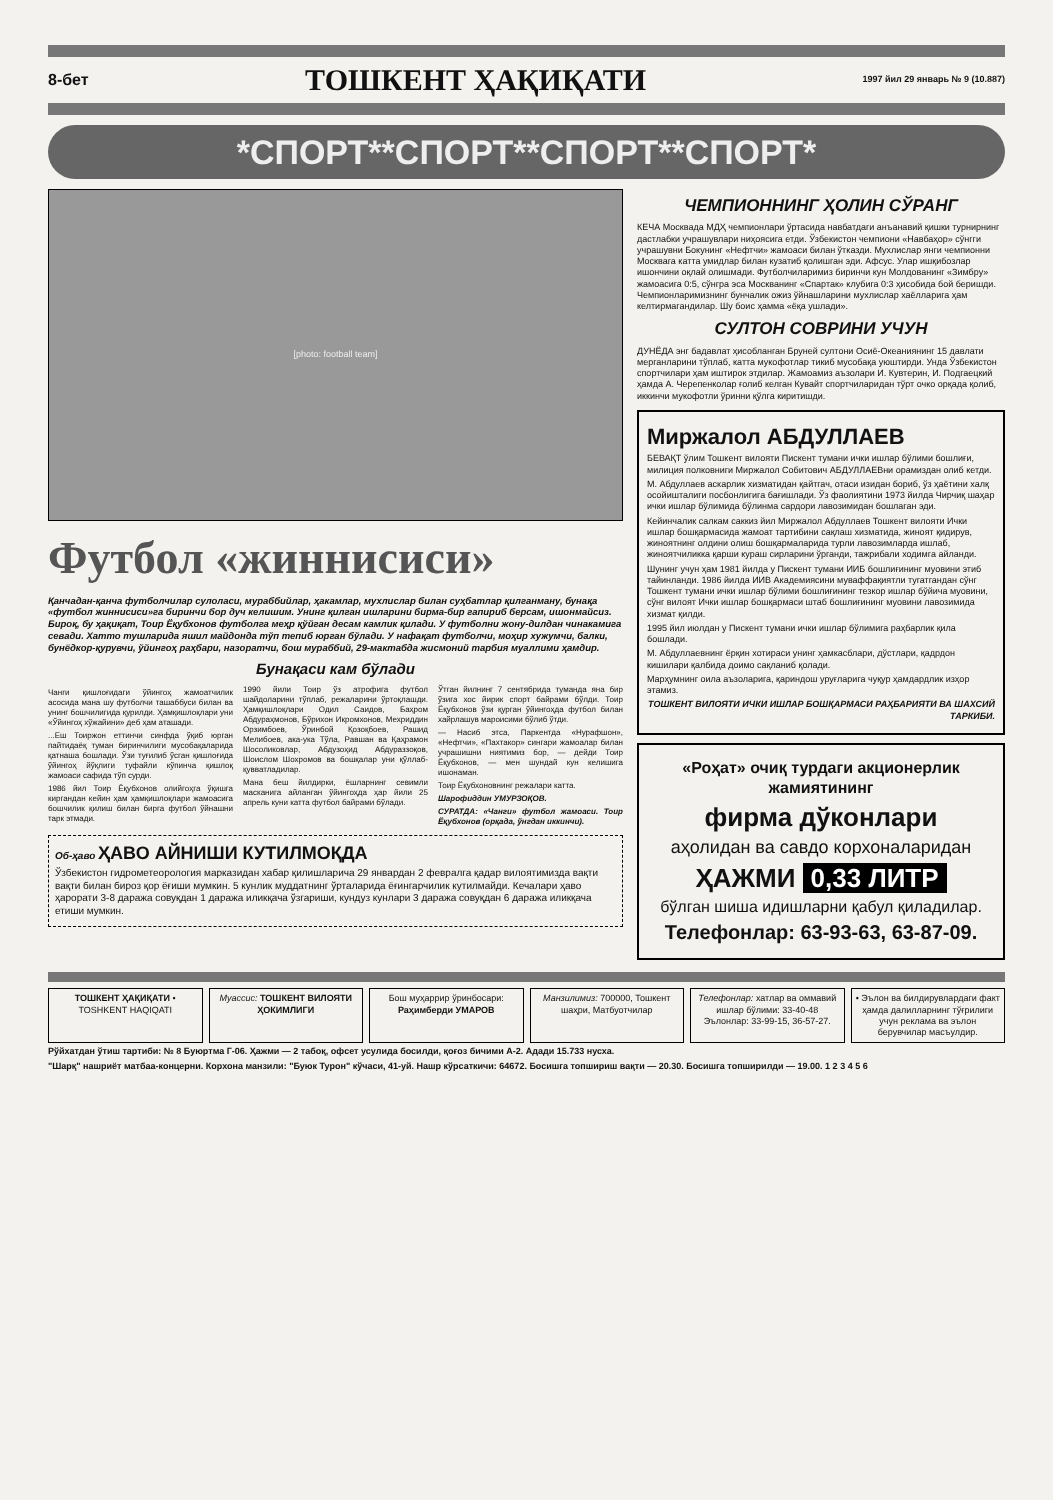8-бет ТОШКЕНТ ҲАҚИҚАТИ 1997 йил 29 январь № 9 (10.887)
*СПОРТ**СПОРТ**СПОРТ**СПОРТ*
[photo: football team]
Футбол «жиннисиси»
Қанчадан-қанча футболчилар сулоласи, мураббийлар, ҳакамлар, мухлислар билан суҳбатлар қилганману, бунақа «футбол жиннисиси»га биринчи бор дуч келишим. Унинг қилган ишларини бирма-бир гапириб берсам, ишонмайсиз. Бироқ, бу ҳақиқат, Тоир Ёқубхонов футболга меҳр қўйган десам камлик қилади. У футболни жону-дилдан чинакамига севади. Хатто тушларида яшил майдонда тўп тепиб юрган бўлади. У нафақат футболчи, моҳир хужумчи, балки, бунёдкор-қурувчи, ўйингоҳ раҳбари, назоратчи, бош мураббий, 29-мактабда жисмоний тарбия муаллими ҳамдир.
Бунақаси кам бўлади
Чанги қишлоғидаги ўйингоҳ жамоатчилик асосида мана шу футболчи ташаббуси билан ва унинг бошчилигида қурилди. Ҳамқишлоқлари уни «Ўйингоҳ хўжайини» деб ҳам аташади.
...Еш Тоиржон еттинчи синфда ўқиб юрган пайтидаёқ туман биринчилиги мусобақаларида қатнаша бошлади. Ўзи туғилиб ўсган қишлоғида ўйингоҳ йўқлиги туфайли кўпинча қишлоқ жамоаси сафида тўп сурди.
1986 йил Тоир Ёқубхонов олийгоҳга ўқишга киргандан кейин ҳам ҳамқишлоқлари жамоасига бошчилик қилиш билан бирга футбол ўйнашни тарк этмади.
1990 йили Тоир ўз атрофига футбол шайдоларини тўплаб, режаларини ўртоқлашди. Ҳамқишлоқлари Одил Саидов, Баҳром Абдураҳмонов, Бўрихон Икромхонов, Мехриддин Орзимбоев, Ўринбой Қозоқбоев, Рашид Мелибоев, ака-ука Тўла, Равшан ва Қаҳрамон Шосоликовлар, Абдузоҳид Абдураззоқов, Шоислом Шохромов ва бошқалар уни қўллаб-қувватладилар.
Мана беш йилдирки, ёшларнинг севимли масканига айланган ўйингоҳда ҳар йили 25 апрель куни катта футбол байрами бўлади.
Ўтган йилнинг 7 сентябрида туманда яна бир ўзига хос йирик спорт байрами бўлди. Тоир Ёқубхонов ўзи қурган ўйингоҳда футбол билан хайрлашув мароисими бўлиб ўтди.
— Насиб этса, Паркентда «Нурафшон», «Нефтчи», «Пахтакор» сингари жамоалар билан учрашишни ниятимиз бор, — дейди Тоир Ёқубхонов, — мен шундай кун келишига ишонаман.
Тоир Ёқубхоновнинг режалари катта.
Шарофиддин УМУРЗОҚОВ.
СУРАТДА: «Чанги» футбол жамоаси. Тоир Ёқубхонов (орқада, ўнгдан иккинчи).
Об-ҳаво ҲАВО АЙНИШИ КУТИЛМОҚДА
Ўзбекистон гидрометеорология марказидан хабар қилишларича 29 январдан 2 февралга қадар вилоятимизда вақти вақти билан бироз қор ёғиши мумкин. 5 кунлик муддатнинг ўрталарида ёғингарчилик кутилмайди. Кечалари ҳаво ҳарорати 3-8 даража совуқдан 1 даража иликқача ўзгариши, кундуз кунлари 3 даража совуқдан 6 даража иликқача етиши мумкин.
ЧЕМПИОННИНГ ҲОЛИН СЎРАНГ
КЕЧА Москвада МДҲ чемпионлари ўртасида навбатдаги анъанавий қишки турнирнинг дастлабки учрашувлари ниҳоясига етди. Ўзбекистон чемпиони «Навбаҳор» сўнгги учрашувни Бокунинг «Нефтчи» жамоаси билан ўтказди. Мухлислар янги чемпионни Москвага катта умидлар билан кузатиб қолишган эди. Афсус. Улар ишқибозлар ишончини оқлай олишмади. Футболчиларимиз биринчи кун Молдованинг «Зимбру» жамоасига 0:5, сўнгра эса Москванинг «Спартак» клубига 0:3 ҳисобида бой беришди. Чемпионларимизнинг бунчалик ожиз ўйнашларини мухлислар хаёлларига ҳам келтирмагандилар. Шу боис ҳамма «ёқа ушлади».
СУЛТОН СОВРИНИ УЧУН
ДУНЁДА энг бадавлат ҳисобланган Бруней султони Осиё-Океаниянинг 15 давлати мерганларини тўплаб, катта мукофотлар тикиб мусобақа уюштирди. Унда Ўзбекистон спортчилари ҳам иштирок этдилар. Жамоамиз аъзолари И. Кувтерин, И. Подгаецкий ҳамда А. Черепенколар ғолиб келган Кувайт спортчиларидан тўрт очко орқада қолиб, иккинчи мукофотли ўринни қўлга киритишди.
Миржалол АБДУЛЛАЕВ
БЕВАҚТ ўлим Тошкент вилояти Пискент тумани ички ишлар бўлими бошлиғи, милиция полковниги Миржалол Собитович АБДУЛЛАЕВни орамиздан олиб кетди.
М. Абдуллаев аскарлик хизматидан қайтгач, отаси изидан бориб, ўз ҳаётини халқ осойишталиги посбонлигига бағишлади. Ўз фаолиятини 1973 йилда Чирчиқ шаҳар ички ишлар бўлимида бўлинма сардори лавозимидан бошлаган эди.
Кейинчалик салкам саккиз йил Миржалол Абдуллаев Тошкент вилояти Ички ишлар бошқармасида жамоат тартибини сақлаш хизматида, жиноят қидирув, жиноятнинг олдини олиш бошқармаларида турли лавозимларда ишлаб, жиноятчиликка қарши кураш сирларини ўрганди, тажрибали ходимга айланди.
Шунинг учун ҳам 1981 йилда у Пискент тумани ИИБ бошлиғининг муовини этиб тайинланди. 1986 йилда ИИВ Академиясини муваффақиятли тугатгандан сўнг Тошкент тумани ички ишлар бўлими бошлиғининг тезкор ишлар бўйича муовини, сўнг вилоят Ички ишлар бошқармаси штаб бошлиғининг муовини лавозимида хизмат қилди.
1995 йил июлдан у Пискент тумани ички ишлар бўлимига раҳбарлик қила бошлади.
М. Абдуллаевнинг ёрқин хотираси унинг ҳамкасблари, дўстлари, қадрдон кишилари қалбида доимо сақланиб қолади.
Марҳумнинг оила аъзоларига, қариндош уруғларига чуқур ҳамдардлик изҳор этамиз.
ТОШКЕНТ ВИЛОЯТИ ИЧКИ ИШЛАР БОШҚАРМАСИ РАҲБАРИЯТИ ВА ШАХСИЙ ТАРКИБИ.
«Роҳат» очиқ турдаги акционерлик жамиятининг
фирма дўконлари
аҳолидан ва савдо корхоналаридан
ҲАЖМИ 0,33 ЛИТР
бўлган шиша идишларни қабул қиладилар.
Телефонлар: 63-93-63, 63-87-09.
ТОШКЕНТ ҲАҚИҚАТИ • TOSHKENT HAQIQATI
Муассис: ТОШКЕНТ ВИЛОЯТИ ҲОКИМЛИГИ
Бош муҳаррир ўринбосари: Раҳимберди УМАРОВ
Манзилимиз: 700000, Тошкент шаҳри, Матбуотчилар
Телефонлар: хатлар ва оммавий ишлар бўлими: 33-40-48 Эълонлар: 33-99-15, 36-57-27.
• Эълон ва билдирувлардаги факт ҳамда далилларнинг тўғрилиги учун реклама ва эълон берувчилар масъулдир.
Рўйхатдан ўтиш тартиби: № 8 Буюртма Г-06. Ҳажми — 2 табоқ, офсет усулида босилди, қоғоз бичими А-2. Адади 15.733 нусха.
"Шарқ" нашриёт матбаа-концерни. Корхона манзили: "Буюк Турон" кўчаси, 41-уй. Нашр кўрсаткичи: 64672. Босишга топшириш вақти — 20.30. Босишга топширилди — 19.00. 1 2 3 4 5 6